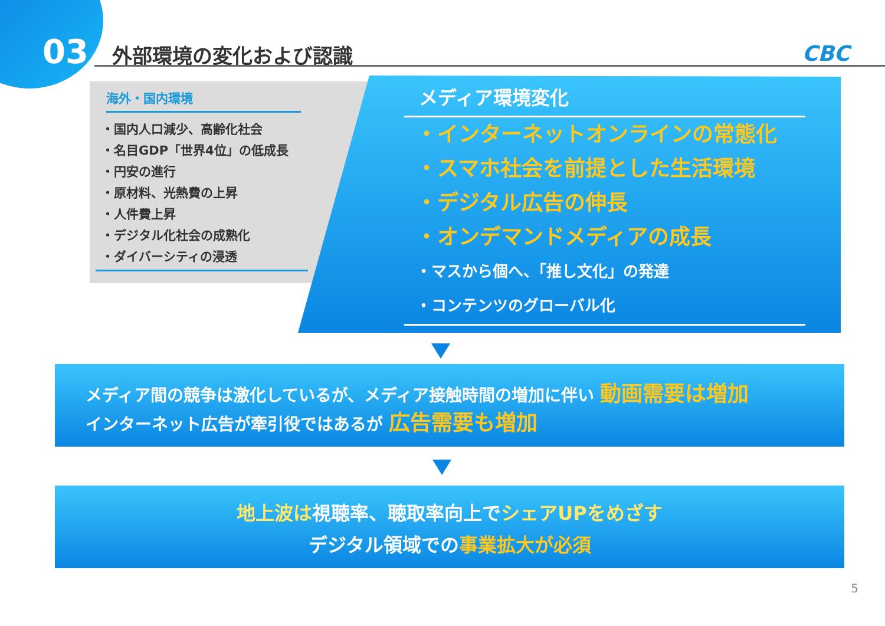03 外部環境の変化および認識 CBC
海外・国内環境
・国内人口減少、高齢化社会
・名目GDP「世界4位」の低成長
・円安の進行
・原材料、光熱費の上昇
・人件費上昇
・デジタル化社会の成熟化
・ダイバーシティの浸透
メディア環境変化
・インターネットオンラインの常態化
・スマホ社会を前提とした生活環境
・デジタル広告の伸長
・オンデマンドメディアの成長
・マスから個へ、「推し文化」の発達
・コンテンツのグローバル化
メディア間の競争は激化しているが、メディア接触時間の増加に伴い 動画需要は増加
インターネット広告が牽引役ではあるが 広告需要も増加
地上波は視聴率、聴取率向上でシェアUPをめざす
デジタル領域での事業拡大が必須
5